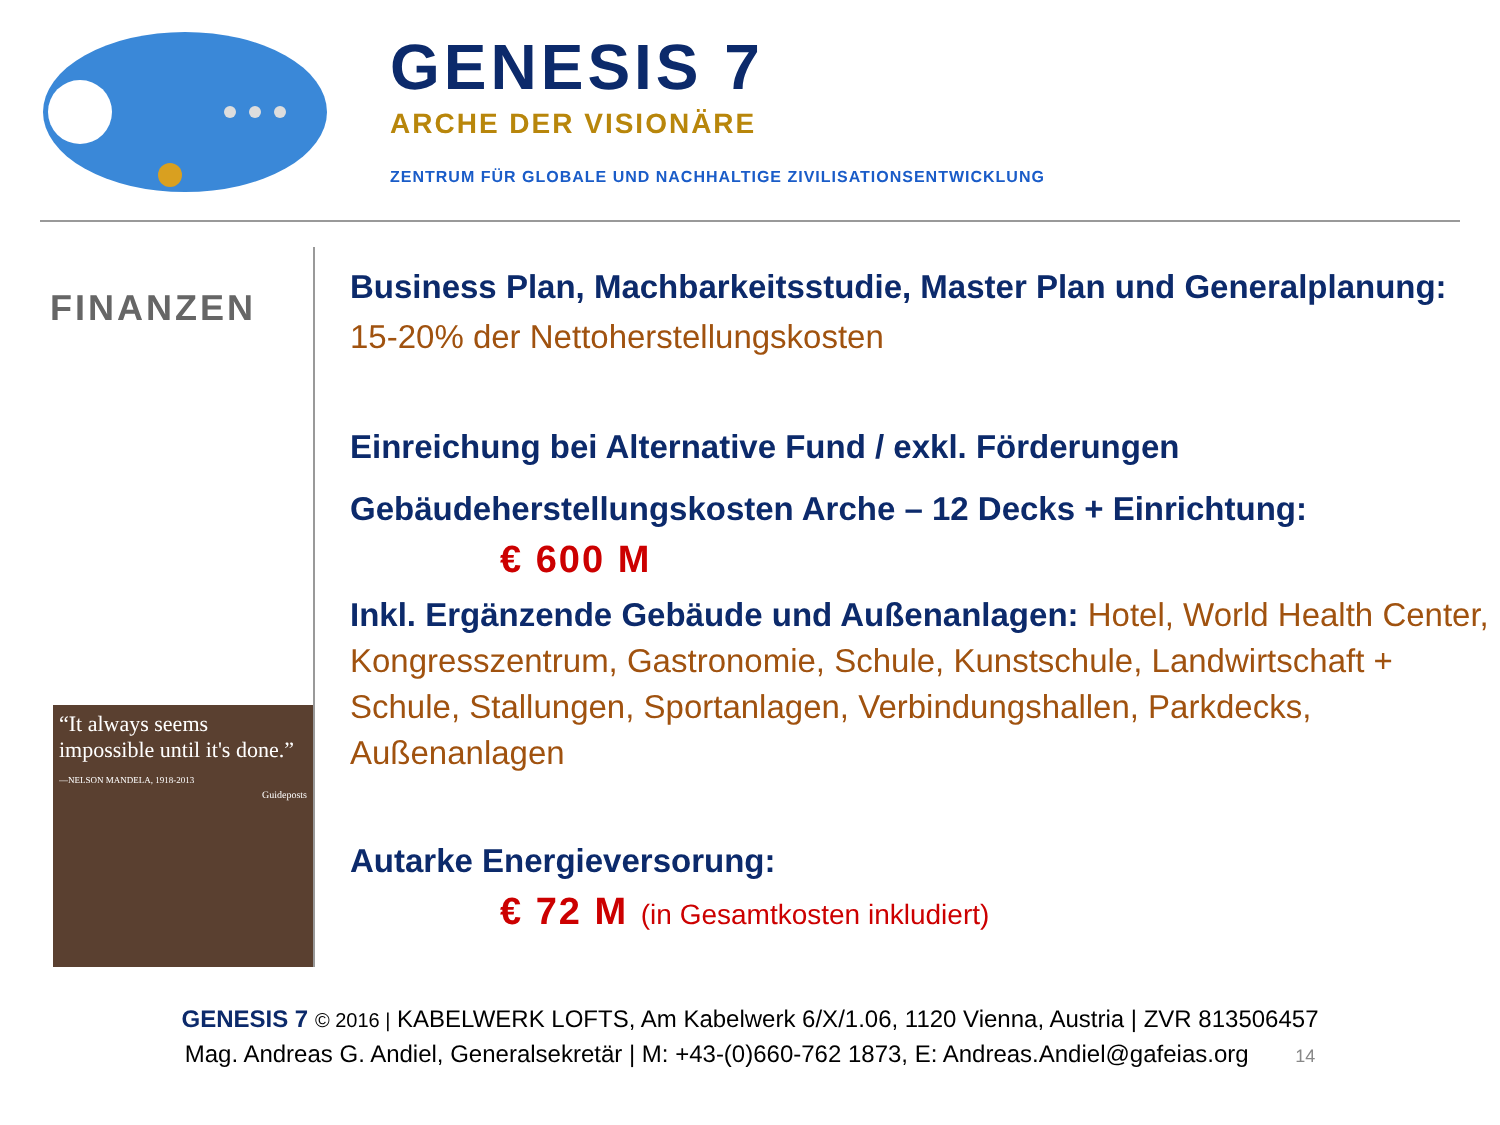GENESIS 7
ARCHE DER VISIONÄRE
ZENTRUM FÜR GLOBALE UND NACHHALTIGE ZIVILISATIONSENTWICKLUNG
FINANZEN
“It always seems impossible until it's done.”
—NELSON MANDELA, 1918-2013
Guideposts
Business Plan, Machbarkeitsstudie, Master Plan und Generalplanung: 15-20% der Nettoherstellungskosten
Einreichung bei Alternative Fund / exkl. Förderungen
Gebäudeherstellungskosten Arche – 12 Decks + Einrichtung:
€ 600 M
Inkl. Ergänzende Gebäude und Außenanlagen: Hotel, World Health Center, Kongresszentrum, Gastronomie, Schule, Kunstschule, Landwirtschaft + Schule, Stallungen, Sportanlagen, Verbindungshallen, Parkdecks, Außenanlagen
Autarke Energieversorung:
€ 72 M (in Gesamtkosten inkludiert)
GENESIS 7 © 2016 | KABELWERK LOFTS, Am Kabelwerk 6/X/1.06, 1120 Vienna, Austria | ZVR 813506457
Mag. Andreas G. Andiel, Generalsekretär | M: +43-(0)660-762 1873, E: Andreas.Andiel@gafeias.org 14